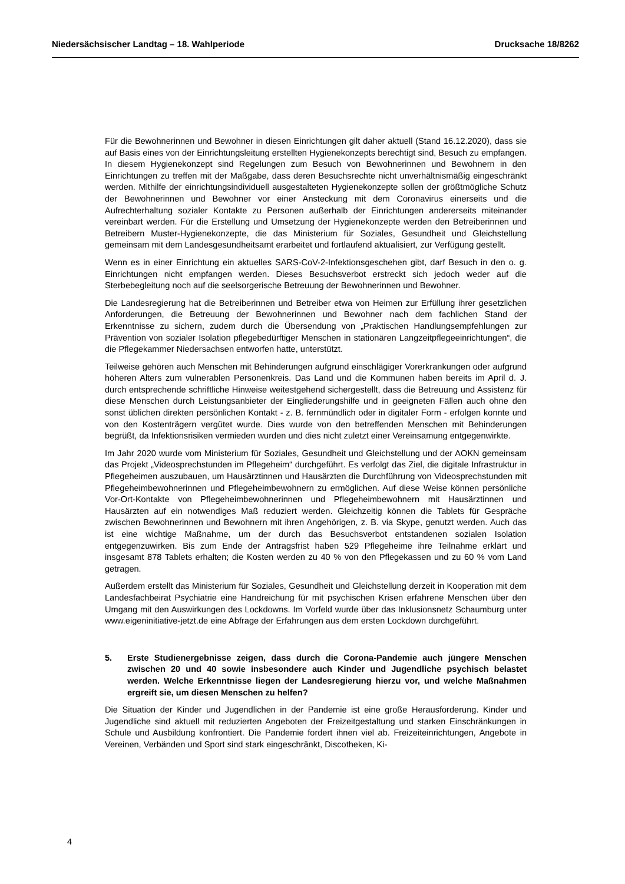Niedersächsischer Landtag – 18. Wahlperiode Drucksache 18/8262
Für die Bewohnerinnen und Bewohner in diesen Einrichtungen gilt daher aktuell (Stand 16.12.2020), dass sie auf Basis eines von der Einrichtungsleitung erstellten Hygienekonzepts berechtigt sind, Besuch zu empfangen. In diesem Hygienekonzept sind Regelungen zum Besuch von Bewohnerinnen und Bewohnern in den Einrichtungen zu treffen mit der Maßgabe, dass deren Besuchsrechte nicht unverhältnismäßig eingeschränkt werden. Mithilfe der einrichtungsindividuell ausgestalteten Hygienekonzepte sollen der größtmögliche Schutz der Bewohnerinnen und Bewohner vor einer Ansteckung mit dem Coronavirus einerseits und die Aufrechterhaltung sozialer Kontakte zu Personen außerhalb der Einrichtungen andererseits miteinander vereinbart werden. Für die Erstellung und Umsetzung der Hygienekonzepte werden den Betreiberinnen und Betreibern Muster-Hygienekonzepte, die das Ministerium für Soziales, Gesundheit und Gleichstellung gemeinsam mit dem Landesgesundheitsamt erarbeitet und fortlaufend aktualisiert, zur Verfügung gestellt.
Wenn es in einer Einrichtung ein aktuelles SARS-CoV-2-Infektionsgeschehen gibt, darf Besuch in den o. g. Einrichtungen nicht empfangen werden. Dieses Besuchsverbot erstreckt sich jedoch weder auf die Sterbebegleitung noch auf die seelsorgerische Betreuung der Bewohnerinnen und Bewohner.
Die Landesregierung hat die Betreiberinnen und Betreiber etwa von Heimen zur Erfüllung ihrer gesetzlichen Anforderungen, die Betreuung der Bewohnerinnen und Bewohner nach dem fachlichen Stand der Erkenntnisse zu sichern, zudem durch die Übersendung von „Praktischen Handlungsempfehlungen zur Prävention von sozialer Isolation pflegebedürftiger Menschen in stationären Langzeitpflegeeinrichtungen“, die die Pflegekammer Niedersachsen entworfen hatte, unterstützt.
Teilweise gehören auch Menschen mit Behinderungen aufgrund einschlägiger Vorerkrankungen oder aufgrund höheren Alters zum vulnerablen Personenkreis. Das Land und die Kommunen haben bereits im April d. J. durch entsprechende schriftliche Hinweise weitestgehend sichergestellt, dass die Betreuung und Assistenz für diese Menschen durch Leistungsanbieter der Eingliederungshilfe und in geeigneten Fällen auch ohne den sonst üblichen direkten persönlichen Kontakt - z. B. fernmündlich oder in digitaler Form - erfolgen konnte und von den Kostenträgern vergütet wurde. Dies wurde von den betreffenden Menschen mit Behinderungen begrüßt, da Infektionsrisiken vermieden wurden und dies nicht zuletzt einer Vereinsamung entgegenwirkte.
Im Jahr 2020 wurde vom Ministerium für Soziales, Gesundheit und Gleichstellung und der AOKN gemeinsam das Projekt „Videosprechstunden im Pflegeheim“ durchgeführt. Es verfolgt das Ziel, die digitale Infrastruktur in Pflegeheimen auszubauen, um Hausärztinnen und Hausärzten die Durchführung von Videosprechstunden mit Pflegeheimbewohnerinnen und Pflegeheimbewohnern zu ermöglichen. Auf diese Weise können persönliche Vor-Ort-Kontakte von Pflegeheimbewohnerinnen und Pflegeheimbewohnern mit Hausärztinnen und Hausärzten auf ein notwendiges Maß reduziert werden. Gleichzeitig können die Tablets für Gespräche zwischen Bewohnerinnen und Bewohnern mit ihren Angehörigen, z. B. via Skype, genutzt werden. Auch das ist eine wichtige Maßnahme, um der durch das Besuchsverbot entstandenen sozialen Isolation entgegenzuwirken. Bis zum Ende der Antragsfrist haben 529 Pflegeheime ihre Teilnahme erklärt und insgesamt 878 Tablets erhalten; die Kosten werden zu 40 % von den Pflegekassen und zu 60 % vom Land getragen.
Außerdem erstellt das Ministerium für Soziales, Gesundheit und Gleichstellung derzeit in Kooperation mit dem Landesfachbeirat Psychiatrie eine Handreichung für mit psychischen Krisen erfahrene Menschen über den Umgang mit den Auswirkungen des Lockdowns. Im Vorfeld wurde über das Inklusionsnetz Schaumburg unter www.eigeninitiative-jetzt.de eine Abfrage der Erfahrungen aus dem ersten Lockdown durchgeführt.
5. Erste Studienergebnisse zeigen, dass durch die Corona-Pandemie auch jüngere Menschen zwischen 20 und 40 sowie insbesondere auch Kinder und Jugendliche psychisch belastet werden. Welche Erkenntnisse liegen der Landesregierung hierzu vor, und welche Maßnahmen ergreift sie, um diesen Menschen zu helfen?
Die Situation der Kinder und Jugendlichen in der Pandemie ist eine große Herausforderung. Kinder und Jugendliche sind aktuell mit reduzierten Angeboten der Freizeitgestaltung und starken Einschränkungen in Schule und Ausbildung konfrontiert. Die Pandemie fordert ihnen viel ab. Freizeiteinrichtungen, Angebote in Vereinen, Verbänden und Sport sind stark eingeschränkt, Discotheken, Ki-
4